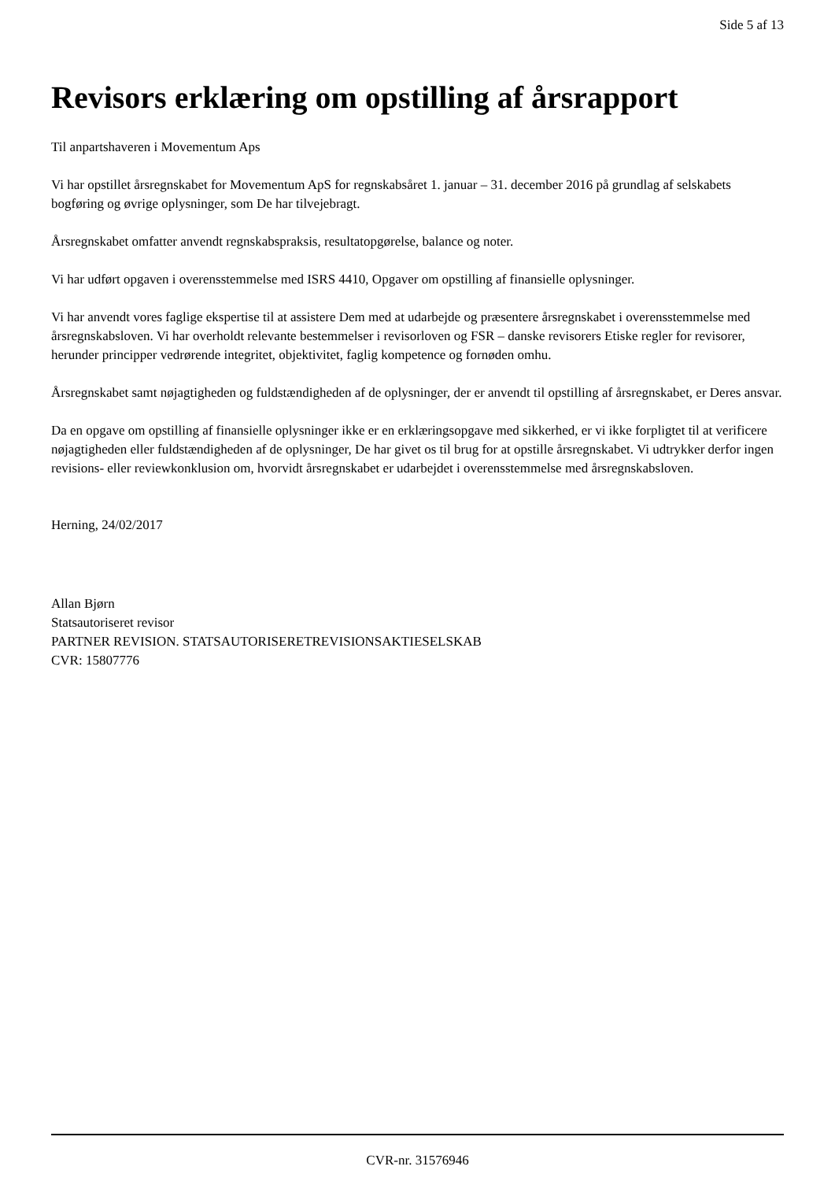Side 5 af 13
Revisors erklæring om opstilling af årsrapport
Til anpartshaveren i Movementum Aps
Vi har opstillet årsregnskabet for Movementum ApS for regnskabsåret 1. januar – 31. december 2016 på grundlag af selskabets bogføring og øvrige oplysninger, som De har tilvejebragt.
Årsregnskabet omfatter anvendt regnskabspraksis, resultatopgørelse, balance og noter.
Vi har udført opgaven i overensstemmelse med ISRS 4410, Opgaver om opstilling af finansielle oplysninger.
Vi har anvendt vores faglige ekspertise til at assistere Dem med at udarbejde og præsentere årsregnskabet i overensstemmelse med årsregnskabsloven. Vi har overholdt relevante bestemmelser i revisorloven og FSR – danske revisorers Etiske regler for revisorer, herunder principper vedrørende integritet, objektivitet, faglig kompetence og fornøden omhu.
Årsregnskabet samt nøjagtigheden og fuldstændigheden af de oplysninger, der er anvendt til opstilling af årsregnskabet, er Deres ansvar.
Da en opgave om opstilling af finansielle oplysninger ikke er en erklæringsopgave med sikkerhed, er vi ikke forpligtet til at verificere nøjagtigheden eller fuldstændigheden af de oplysninger, De har givet os til brug for at opstille årsregnskabet. Vi udtrykker derfor ingen revisions- eller reviewkonklusion om, hvorvidt årsregnskabet er udarbejdet i overensstemmelse med årsregnskabsloven.
Herning, 24/02/2017
Allan Bjørn
Statsautoriseret revisor
PARTNER REVISION. STATSAUTORISERETREVISIONSAKTIESELSKAB
CVR: 15807776
CVR-nr. 31576946